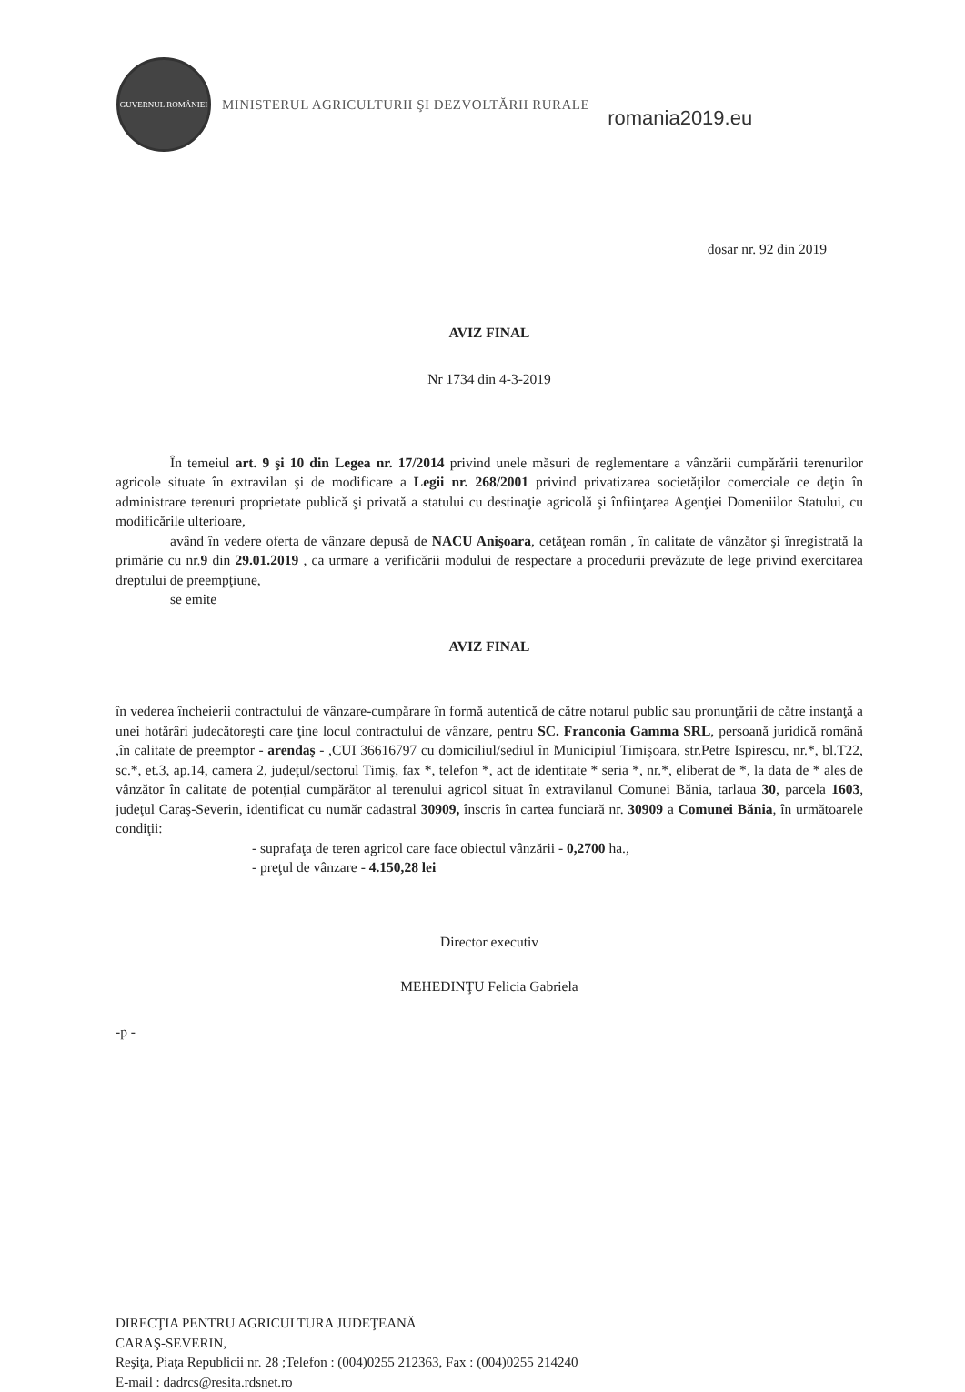GUVERNUL ROMÂNIEI
MINISTERUL AGRICULTURII ŞI DEZVOLTĂRII RURALE
romania2019.eu
dosar nr. 92 din 2019
AVIZ FINAL
Nr 1734 din 4-3-2019
În temeiul art. 9 şi 10 din Legea nr. 17/2014 privind unele măsuri de reglementare a vânzării cumpărării terenurilor agricole situate în extravilan şi de modificare a Legii nr. 268/2001 privind privatizarea societăţilor comerciale ce deţin în administrare terenuri proprietate publică şi privată a statului cu destinaţie agricolă şi înfiinţarea Agenţiei Domeniilor Statului, cu modificările ulterioare,
având în vedere oferta de vânzare depusă de NACU Anişoara, cetăţean român , în calitate de vânzător şi înregistrată la primărie cu nr.9 din 29.01.2019 , ca urmare a verificării modului de respectare a procedurii prevăzute de lege privind exercitarea dreptului de preempţiune,
se emite
AVIZ FINAL
în vederea încheierii contractului de vânzare-cumpărare în formă autentică de către notarul public sau pronunţării de către instanţă a unei hotărâri judecătoreşti care ţine locul contractului de vânzare, pentru SC. Franconia Gamma SRL, persoană juridică română ,în calitate de preemptor - arendaş - ,CUI 36616797 cu domiciliul/sediul în Municipiul Timişoara, str.Petre Ispirescu, nr.*, bl.T22, sc.*, et.3, ap.14, camera 2, judeţul/sectorul Timiş, fax *, telefon *, act de identitate * seria *, nr.*, eliberat de *, la data de * ales de vânzător în calitate de potenţial cumpărător al terenului agricol situat în extravilanul Comunei Bănia, tarlaua 30, parcela 1603, judeţul Caraş-Severin, identificat cu număr cadastral 30909, înscris în cartea funciară nr. 30909 a Comunei Bănia, în următoarele condiţii:
- suprafaţa de teren agricol care face obiectul vânzării - 0,2700 ha.,
- preţul de vânzare - 4.150,28 lei
Director executiv
MEHEDINŢU Felicia Gabriela
-p -
DIRECŢIA PENTRU AGRICULTURA JUDEŢEANĂ
CARAŞ-SEVERIN,
Reşiţa, Piaţa Republicii nr. 28 ;Telefon : (004)0255 212363, Fax : (004)0255 214240
E-mail : dadrcs@resita.rdsnet.ro